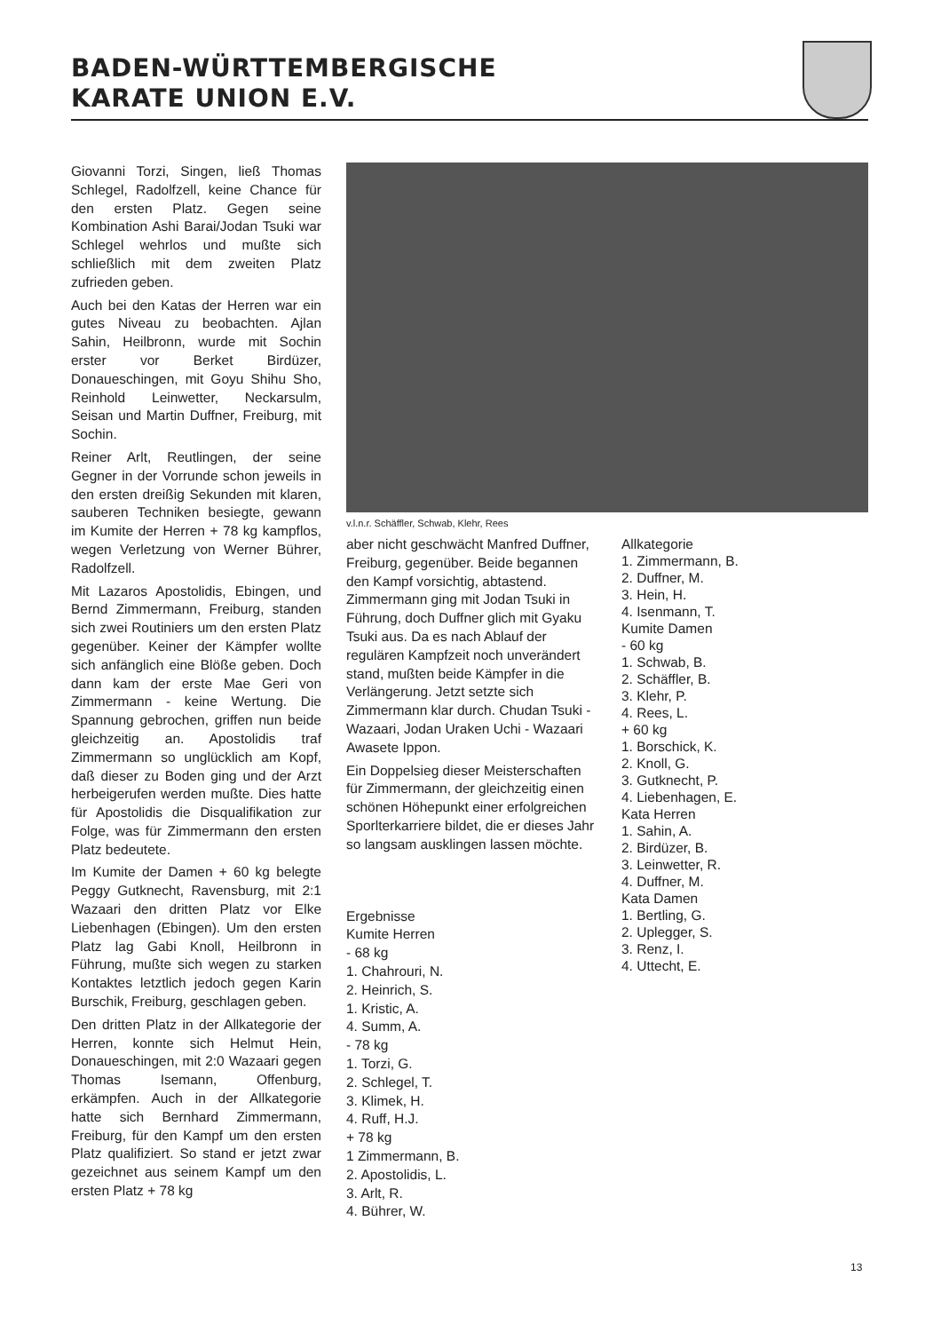BADEN-WÜRTTEMBERGISCHE
KARATE UNION E.V.
Giovanni Torzi, Singen, ließ Thomas Schlegel, Radolfzell, keine Chance für den ersten Platz. Gegen seine Kombination Ashi Barai/Jodan Tsuki war Schlegel wehrlos und mußte sich schließlich mit dem zweiten Platz zufrieden geben.
Auch bei den Katas der Herren war ein gutes Niveau zu beobachten. Ajlan Sahin, Heilbronn, wurde mit Sochin erster vor Berket Birdüzer, Donaueschingen, mit Goyu Shihu Sho, Reinhold Leinwetter, Neckarsulm, Seisan und Martin Duffner, Freiburg, mit Sochin.
Reiner Arlt, Reutlingen, der seine Gegner in der Vorrunde schon jeweils in den ersten dreißig Sekunden mit klaren, sauberen Techniken besiegte, gewann im Kumite der Herren + 78 kg kampflos, wegen Verletzung von Werner Bührer, Radolfzell.
Mit Lazaros Apostolidis, Ebingen, und Bernd Zimmermann, Freiburg, standen sich zwei Routiniers um den ersten Platz gegenüber. Keiner der Kämpfer wollte sich anfänglich eine Blöße geben. Doch dann kam der erste Mae Geri von Zimmermann - keine Wertung. Die Spannung gebrochen, griffen nun beide gleichzeitig an. Apostolidis traf Zimmermann so unglücklich am Kopf, daß dieser zu Boden ging und der Arzt herbeigerufen werden mußte. Dies hatte für Apostolidis die Disqualifikation zur Folge, was für Zimmermann den ersten Platz bedeutete.
Im Kumite der Damen + 60 kg belegte Peggy Gutknecht, Ravensburg, mit 2:1 Wazaari den dritten Platz vor Elke Liebenhagen (Ebingen). Um den ersten Platz lag Gabi Knoll, Heilbronn in Führung, mußte sich wegen zu starken Kontaktes letztlich jedoch gegen Karin Burschik, Freiburg, geschlagen geben.
Den dritten Platz in der Allkategorie der Herren, konnte sich Helmut Hein, Donaueschingen, mit 2:0 Wazaari gegen Thomas Isemann, Offenburg, erkämpfen. Auch in der Allkategorie hatte sich Bernhard Zimmermann, Freiburg, für den Kampf um den ersten Platz qualifiziert. So stand er jetzt zwar gezeichnet aus seinem Kampf um den ersten Platz + 78 kg
v.l.n.r. Schäffler, Schwab, Klehr, Rees
aber nicht geschwächt Manfred Duffner, Freiburg, gegenüber. Beide begannen den Kampf vorsichtig, abtastend. Zimmermann ging mit Jodan Tsuki in Führung, doch Duffner glich mit Gyaku Tsuki aus. Da es nach Ablauf der regulären Kampfzeit noch unverändert stand, mußten beide Kämpfer in die Verlängerung. Jetzt setzte sich Zimmermann klar durch. Chudan Tsuki - Wazaari, Jodan Uraken Uchi - Wazaari Awasete Ippon.
Ein Doppelsieg dieser Meisterschaften für Zimmermann, der gleichzeitig einen schönen Höhepunkt einer erfolgreichen Sporlterkarriere bildet, die er dieses Jahr so langsam ausklingen lassen möchte.
Ergebnisse
Kumite Herren
- 68 kg
1. Chahrouri, N.
2. Heinrich, S.
1. Kristic, A.
4. Summ, A.
- 78 kg
1. Torzi, G.
2. Schlegel, T.
3. Klimek, H.
4. Ruff, H.J.
+ 78 kg
1 Zimmermann, B.
2. Apostolidis, L.
3. Arlt, R.
4. Bührer, W.
Allkategorie
1. Zimmermann, B.
2. Duffner, M.
3. Hein, H.
4. Isenmann, T.
Kumite Damen
- 60 kg
1. Schwab, B.
2. Schäffler, B.
3. Klehr, P.
4. Rees, L.
+ 60 kg
1. Borschick, K.
2. Knoll, G.
3. Gutknecht, P.
4. Liebenhagen, E.
Kata Herren
1. Sahin, A.
2. Birdüzer, B.
3. Leinwetter, R.
4. Duffner, M.
Kata Damen
1. Bertling, G.
2. Uplegger, S.
3. Renz, I.
4. Uttecht, E.
13